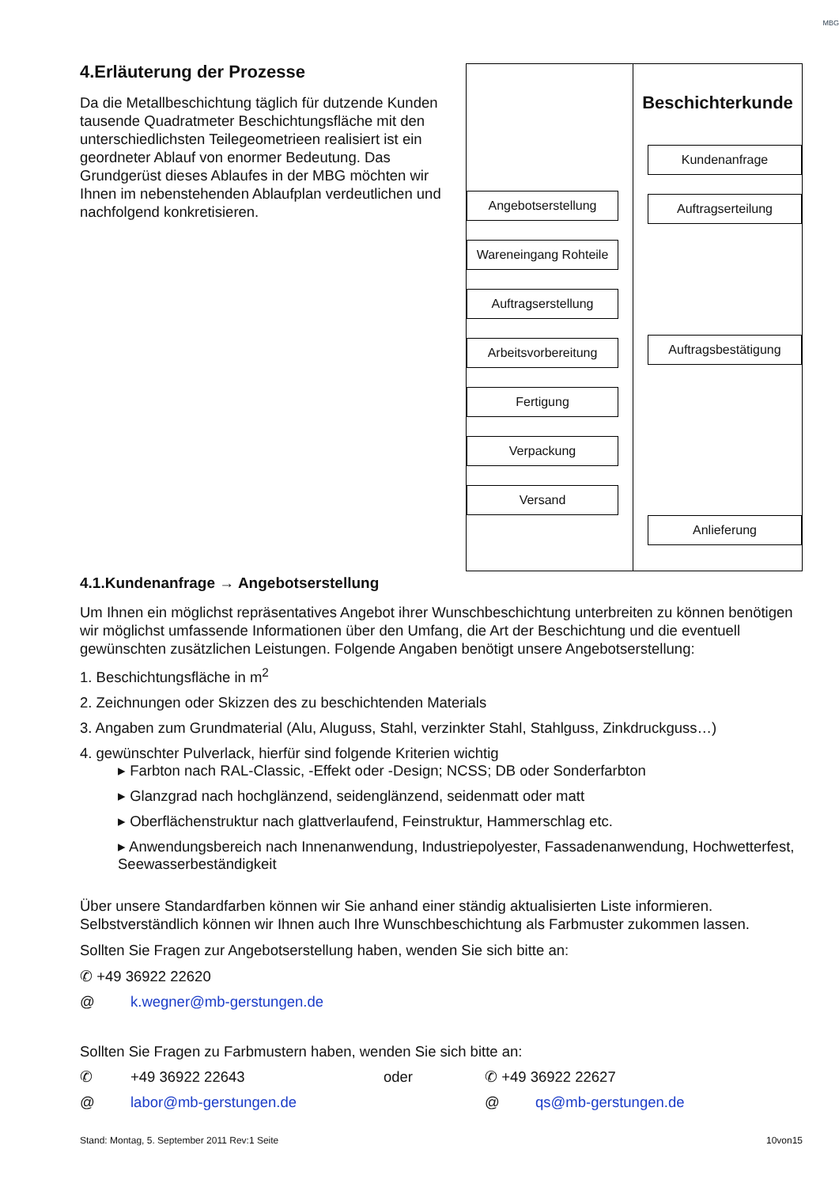MBG
4.Erläuterung der Prozesse
Da die Metallbeschichtung täglich für dutzende Kunden tausende Quadratmeter Beschichtungsfläche mit den unterschiedlichsten Teilegeometrieen realisiert ist ein geordneter Ablauf von enormer Bedeutung. Das Grundgerüst dieses Ablaufes in der MBG möchten wir Ihnen im nebenstehenden Ablaufplan verdeutlichen und nachfolgend konkretisieren.
Angebotserstellung
Wareneingang Rohteile
Auftragserstellung
Arbeitsvorbereitung
Fertigung
Verpackung
Versand
Beschichterkunde
Kundenanfrage
Auftragserteilung
Auftragsbestätigung
Anlieferung
4.1.Kundenanfrage → Angebotserstellung
Um Ihnen ein möglichst repräsentatives Angebot ihrer Wunschbeschichtung unterbreiten zu können benötigen wir möglichst umfassende Informationen über den Umfang, die Art der Beschichtung und die eventuell gewünschten zusätzlichen Leistungen. Folgende Angaben benötigt unsere Angebotserstellung:
1. Beschichtungsfläche in m<sup>2</sup>
2. Zeichnungen oder Skizzen des zu beschichtenden Materials
3. Angaben zum Grundmaterial (Alu, Aluguss, Stahl, verzinkter Stahl, Stahlguss, Zinkdruckguss…)
4. gewünschter Pulverlack, hierfür sind folgende Kriterien wichtig
▸ Farbton nach RAL-Classic, -Effekt oder -Design; NCSS; DB oder Sonderfarbton
▸ Glanzgrad nach hochglänzend, seidenglänzend, seidenmatt oder matt
▸ Oberflächenstruktur nach glattverlaufend, Feinstruktur, Hammerschlag etc.
▸ Anwendungsbereich nach Innenanwendung, Industriepolyester, Fassadenanwendung, Hochwetterfest, Seewasserbeständigkeit
Über unsere Standardfarben können wir Sie anhand einer ständig aktualisierten Liste informieren. Selbstverständlich können wir Ihnen auch Ihre Wunschbeschichtung als Farbmuster zukommen lassen.
Sollten Sie Fragen zur Angebotserstellung haben, wenden Sie sich bitte an:
✆ +49 36922 22620
@ k.wegner@mb-gerstungen.de
Sollten Sie Fragen zu Farbmustern haben, wenden Sie sich bitte an:
✆ +49 36922 22643 oder ✆ +49 36922 22627
@ labor@mb-gerstungen.de @ qs@mb-gerstungen.de
Stand: Montag, 5. September 2011 Rev:1 Seite 10von15